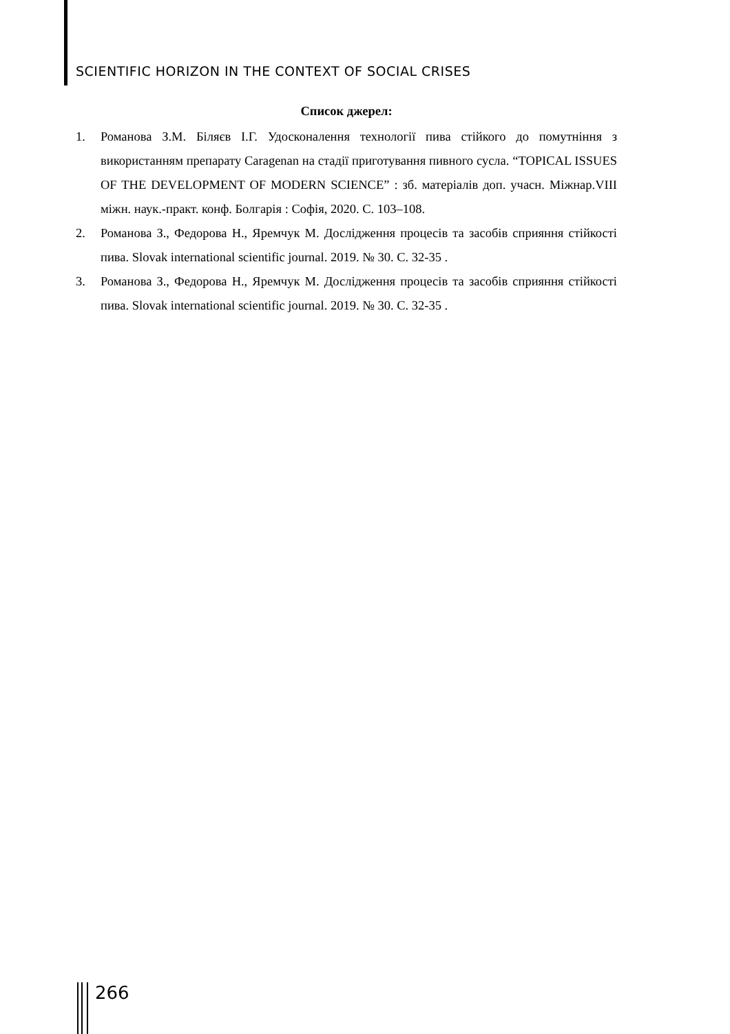SCIENTIFIC HORIZON IN THE CONTEXT OF SOCIAL CRISES
Список джерел:
1. Романова З.М. Біляєв І.Г. Удосконалення технології пива стійкого до помутніння з використанням препарату Caragenan на стадії приготування пивного сусла. “TOPICAL ISSUES OF THE DEVELOPMENT OF MODERN SCIENCE” : зб. матеріалів доп. учасн. Міжнар.VIII міжн. наук.-практ. конф. Болгарія : Софія, 2020. С. 103–108.
2. Романова З., Федорова Н., Яремчук М. Дослідження процесів та засобів сприяння стійкості пива. Slovak international scientific journal. 2019. № 30. С. 32-35 .
3. Романова З., Федорова Н., Яремчук М. Дослідження процесів та засобів сприяння стійкості пива. Slovak international scientific journal. 2019. № 30. С. 32-35 .
266